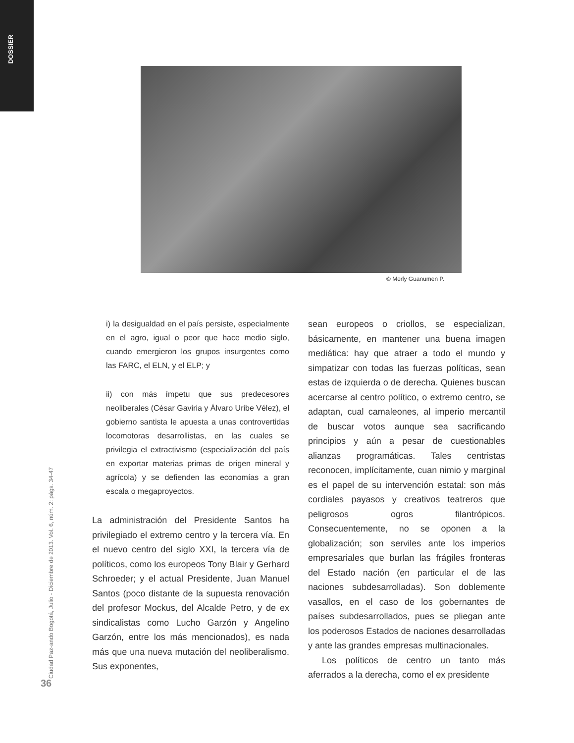DOSSIER
© Merly Guanumen P.
Ciudad Paz-ando Bogotá, Julio - Diciembre de 2013. Vol. 6, núm. 2: págs. 34-47
36
i) la desigualdad en el país persiste, especialmente en el agro, igual o peor que hace medio siglo, cuando emergieron los grupos insurgentes como las FARC, el ELN, y el ELP; y
ii) con más ímpetu que sus predecesores neoliberales (César Gaviria y Álvaro Uribe Vélez), el gobierno santista le apuesta a unas controvertidas locomotoras desarrollistas, en las cuales se privilegia el extractivismo (especialización del país en exportar materias primas de origen mineral y agrícola) y se defienden las economías a gran escala o megaproyectos.
La administración del Presidente Santos ha privilegiado el extremo centro y la tercera vía. En el nuevo centro del siglo XXI, la tercera vía de políticos, como los europeos Tony Blair y Gerhard Schroeder; y el actual Presidente, Juan Manuel Santos (poco distante de la supuesta renovación del profesor Mockus, del Alcalde Petro, y de ex sindicalistas como Lucho Garzón y Angelino Garzón, entre los más mencionados), es nada más que una nueva mutación del neoliberalismo. Sus exponentes,
sean europeos o criollos, se especializan, básicamente, en mantener una buena imagen mediática: hay que atraer a todo el mundo y simpatizar con todas las fuerzas políticas, sean estas de izquierda o de derecha. Quienes buscan acercarse al centro político, o extremo centro, se adaptan, cual camaleones, al imperio mercantil de buscar votos aunque sea sacrificando principios y aún a pesar de cuestionables alianzas programáticas. Tales centristas reconocen, implícitamente, cuan nimio y marginal es el papel de su intervención estatal: son más cordiales payasos y creativos teatreros que peligrosos ogros filantrópicos. Consecuentemente, no se oponen a la globalización; son serviles ante los imperios empresariales que burlan las frágiles fronteras del Estado nación (en particular el de las naciones subdesarrolladas). Son doblemente vasallos, en el caso de los gobernantes de países subdesarrollados, pues se pliegan ante los poderosos Estados de naciones desarrolladas y ante las grandes empresas multinacionales.
Los políticos de centro un tanto más aferrados a la derecha, como el ex presidente